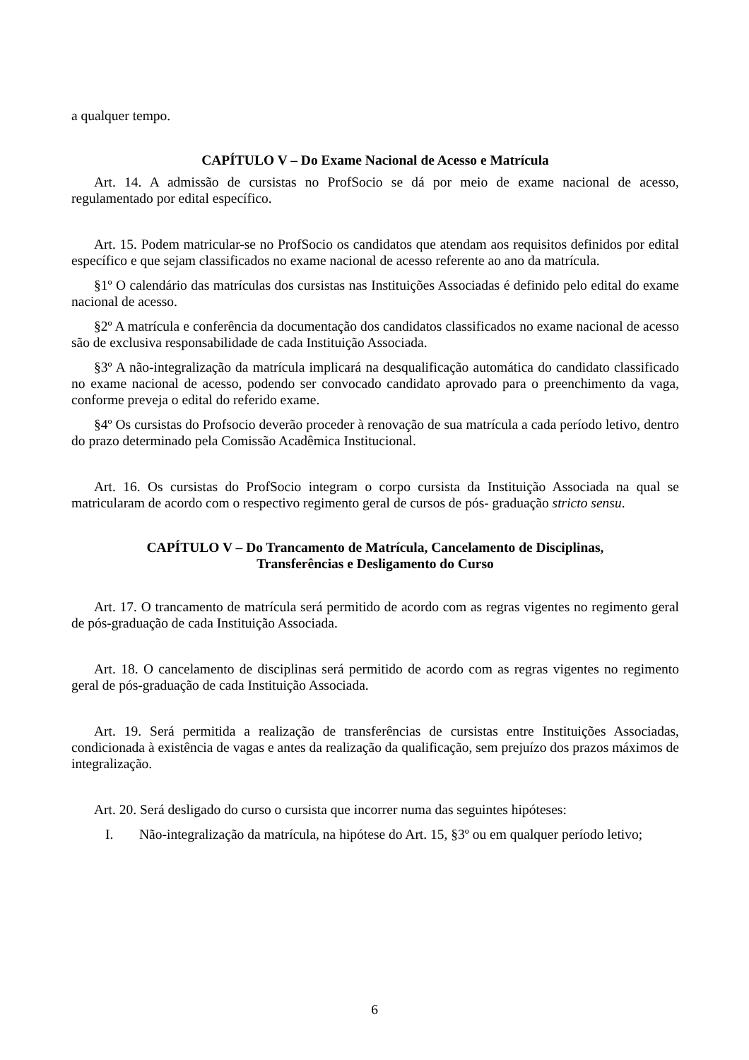a qualquer tempo.
CAPÍTULO V – Do Exame Nacional de Acesso e Matrícula
Art. 14. A admissão de cursistas no ProfSocio se dá por meio de exame nacional de acesso, regulamentado por edital específico.
Art. 15. Podem matricular-se no ProfSocio os candidatos que atendam aos requisitos definidos por edital específico e que sejam classificados no exame nacional de acesso referente ao ano da matrícula.
§1º O calendário das matrículas dos cursistas nas Instituições Associadas é definido pelo edital do exame nacional de acesso.
§2º A matrícula e conferência da documentação dos candidatos classificados no exame nacional de acesso são de exclusiva responsabilidade de cada Instituição Associada.
§3º A não-integralização da matrícula implicará na desqualificação automática do candidato classificado no exame nacional de acesso, podendo ser convocado candidato aprovado para o preenchimento da vaga, conforme preveja o edital do referido exame.
§4º Os cursistas do Profsocio deverão proceder à renovação de sua matrícula a cada período letivo, dentro do prazo determinado pela Comissão Acadêmica Institucional.
Art. 16. Os cursistas do ProfSocio integram o corpo cursista da Instituição Associada na qual se matricularam de acordo com o respectivo regimento geral de cursos de pós- graduação stricto sensu.
CAPÍTULO V – Do Trancamento de Matrícula, Cancelamento de Disciplinas,
Transferências e Desligamento do Curso
Art. 17. O trancamento de matrícula será permitido de acordo com as regras vigentes no regimento geral de pós-graduação de cada Instituição Associada.
Art. 18. O cancelamento de disciplinas será permitido de acordo com as regras vigentes no regimento geral de pós-graduação de cada Instituição Associada.
Art. 19. Será permitida a realização de transferências de cursistas entre Instituições Associadas, condicionada à existência de vagas e antes da realização da qualificação, sem prejuízo dos prazos máximos de integralização.
Art. 20. Será desligado do curso o cursista que incorrer numa das seguintes hipóteses:
I. Não-integralização da matrícula, na hipótese do Art. 15, §3º ou em qualquer período letivo;
6